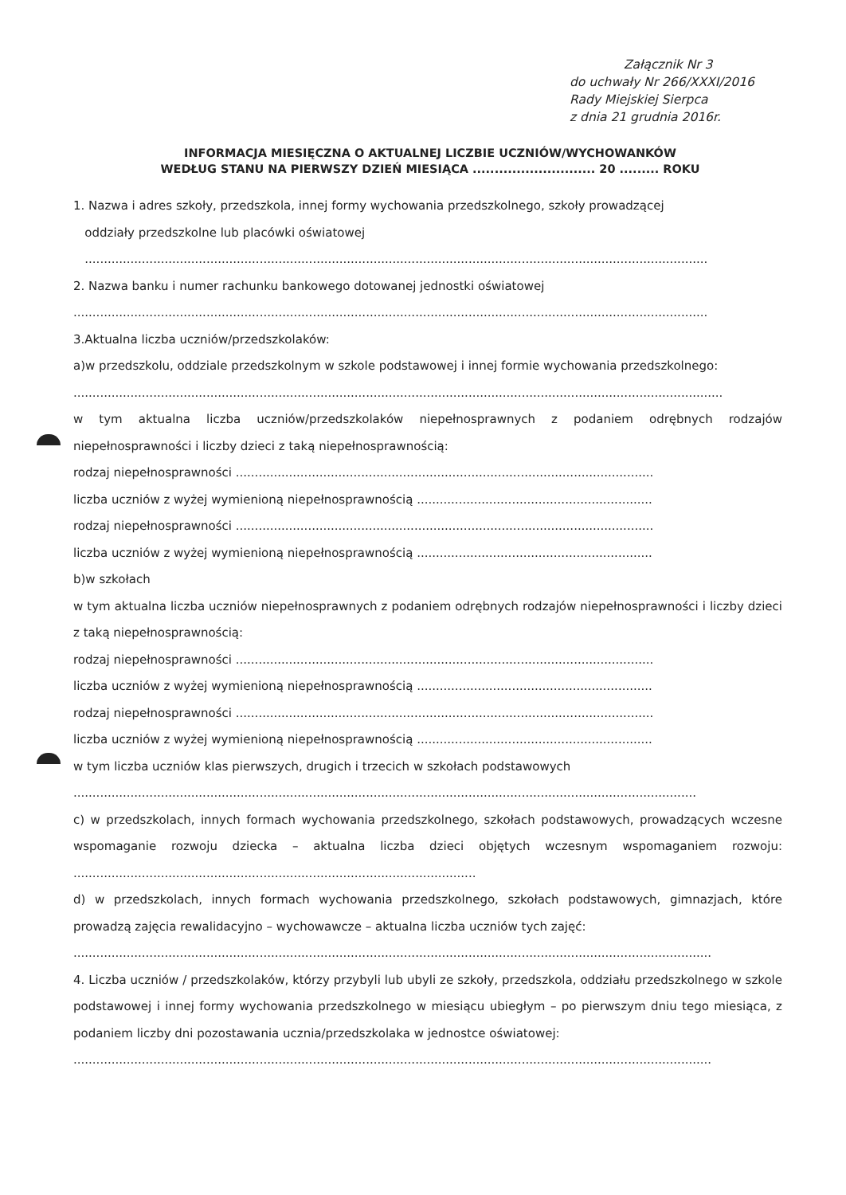Załącznik Nr 3
do uchwały Nr 266/XXXI/2016
Rady Miejskiej Sierpca
z dnia 21 grudnia 2016r.
INFORMACJA MIESIĘCZNA O AKTUALNEJ LICZBIE UCZNIÓW/WYCHOWANKÓW
WEDŁUG STANU NA PIERWSZY DZIEŃ MIESIĄCA ............................ 20 ......... ROKU
1. Nazwa i adres szkoły, przedszkola, innej formy wychowania przedszkolnego, szkoły prowadzącej
oddziały przedszkolne lub placówki oświatowej
....................................................................................................................................................................
2. Nazwa banku i numer rachunku bankowego dotowanej jednostki oświatowej
.......................................................................................................................................................................
3.Aktualna liczba uczniów/przedszkolaków:
a)w przedszkolu, oddziale przedszkolnym w szkole podstawowej i innej formie wychowania przedszkolnego:
...........................................................................................................................................................................
w tym aktualna liczba uczniów/przedszkolaków niepełnosprawnych z podaniem odrębnych rodzajów niepełnosprawności i liczby dzieci z taką niepełnosprawnością:
rodzaj niepełnosprawności ..............................................................................................................
liczba uczniów z wyżej wymienioną niepełnosprawnością ..............................................................
rodzaj niepełnosprawności ..............................................................................................................
liczba uczniów z wyżej wymienioną niepełnosprawnością ..............................................................
b)w szkołach
w tym aktualna liczba uczniów niepełnosprawnych z podaniem odrębnych rodzajów niepełnosprawności i liczby dzieci z taką niepełnosprawnością:
rodzaj niepełnosprawności ..............................................................................................................
liczba uczniów z wyżej wymienioną niepełnosprawnością ..............................................................
rodzaj niepełnosprawności ..............................................................................................................
liczba uczniów z wyżej wymienioną niepełnosprawnością ..............................................................
w tym liczba uczniów klas pierwszych, drugich i trzecich w szkołach podstawowych
....................................................................................................................................................................
c) w przedszkolach, innych formach wychowania przedszkolnego, szkołach podstawowych, prowadzących wczesne wspomaganie rozwoju dziecka – aktualna liczba dzieci objętych wczesnym wspomaganiem rozwoju: ..........................................................................................................
d) w przedszkolach, innych formach wychowania przedszkolnego, szkołach podstawowych, gimnazjach, które prowadzą zajęcia rewalidacyjno – wychowawcze – aktualna liczba uczniów tych zajęć:
........................................................................................................................................................................
4. Liczba uczniów / przedszkolaków, którzy przybyli lub ubyli ze szkoły, przedszkola, oddziału przedszkolnego w szkole podstawowej i innej formy wychowania przedszkolnego w miesiącu ubiegłym – po pierwszym dniu tego miesiąca, z podaniem liczby dni pozostawania ucznia/przedszkolaka w jednostce oświatowej:
........................................................................................................................................................................